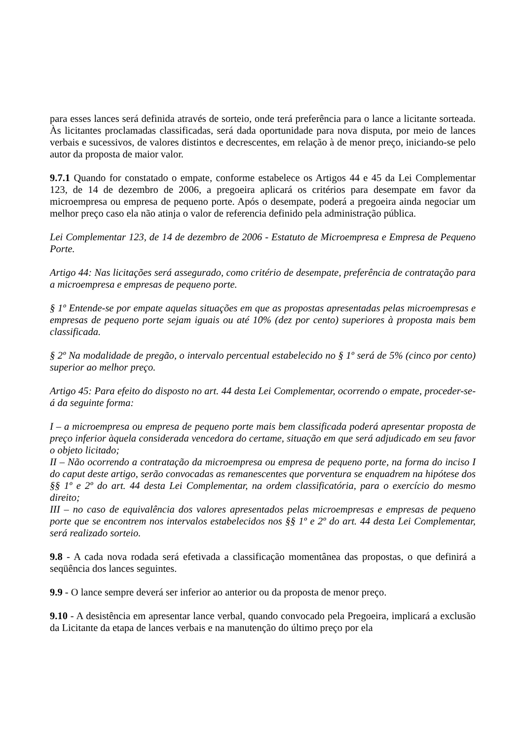para esses lances será definida através de sorteio, onde terá preferência para o lance a licitante sorteada. Às licitantes proclamadas classificadas, será dada oportunidade para nova disputa, por meio de lances verbais e sucessivos, de valores distintos e decrescentes, em relação à de menor preço, iniciando-se pelo autor da proposta de maior valor.
9.7.1 Quando for constatado o empate, conforme estabelece os Artigos 44 e 45 da Lei Complementar 123, de 14 de dezembro de 2006, a pregoeira aplicará os critérios para desempate em favor da microempresa ou empresa de pequeno porte. Após o desempate, poderá a pregoeira ainda negociar um melhor preço caso ela não atinja o valor de referencia definido pela administração pública.
Lei Complementar 123, de 14 de dezembro de 2006 - Estatuto de Microempresa e Empresa de Pequeno Porte.
Artigo 44: Nas licitações será assegurado, como critério de desempate, preferência de contratação para a microempresa e empresas de pequeno porte.
§ 1º Entende-se por empate aquelas situações em que as propostas apresentadas pelas microempresas e empresas de pequeno porte sejam iguais ou até 10% (dez por cento) superiores à proposta mais bem classificada.
§ 2º Na modalidade de pregão, o intervalo percentual estabelecido no § 1º será de 5% (cinco por cento) superior ao melhor preço.
Artigo 45: Para efeito do disposto no art. 44 desta Lei Complementar, ocorrendo o empate, proceder-se-á da seguinte forma:
I – a microempresa ou empresa de pequeno porte mais bem classificada poderá apresentar proposta de preço inferior àquela considerada vencedora do certame, situação em que será adjudicado em seu favor o objeto licitado;
II – Não ocorrendo a contratação da microempresa ou empresa de pequeno porte, na forma do inciso I do caput deste artigo, serão convocadas as remanescentes que porventura se enquadrem na hipótese dos §§ 1º e 2º do art. 44 desta Lei Complementar, na ordem classificatória, para o exercício do mesmo direito;
III – no caso de equivalência dos valores apresentados pelas microempresas e empresas de pequeno porte que se encontrem nos intervalos estabelecidos nos §§ 1º e 2º do art. 44 desta Lei Complementar, será realizado sorteio.
9.8 - A cada nova rodada será efetivada a classificação momentânea das propostas, o que definirá a seqüência dos lances seguintes.
9.9 - O lance sempre deverá ser inferior ao anterior ou da proposta de menor preço.
9.10 - A desistência em apresentar lance verbal, quando convocado pela Pregoeira, implicará a exclusão da Licitante da etapa de lances verbais e na manutenção do último preço por ela